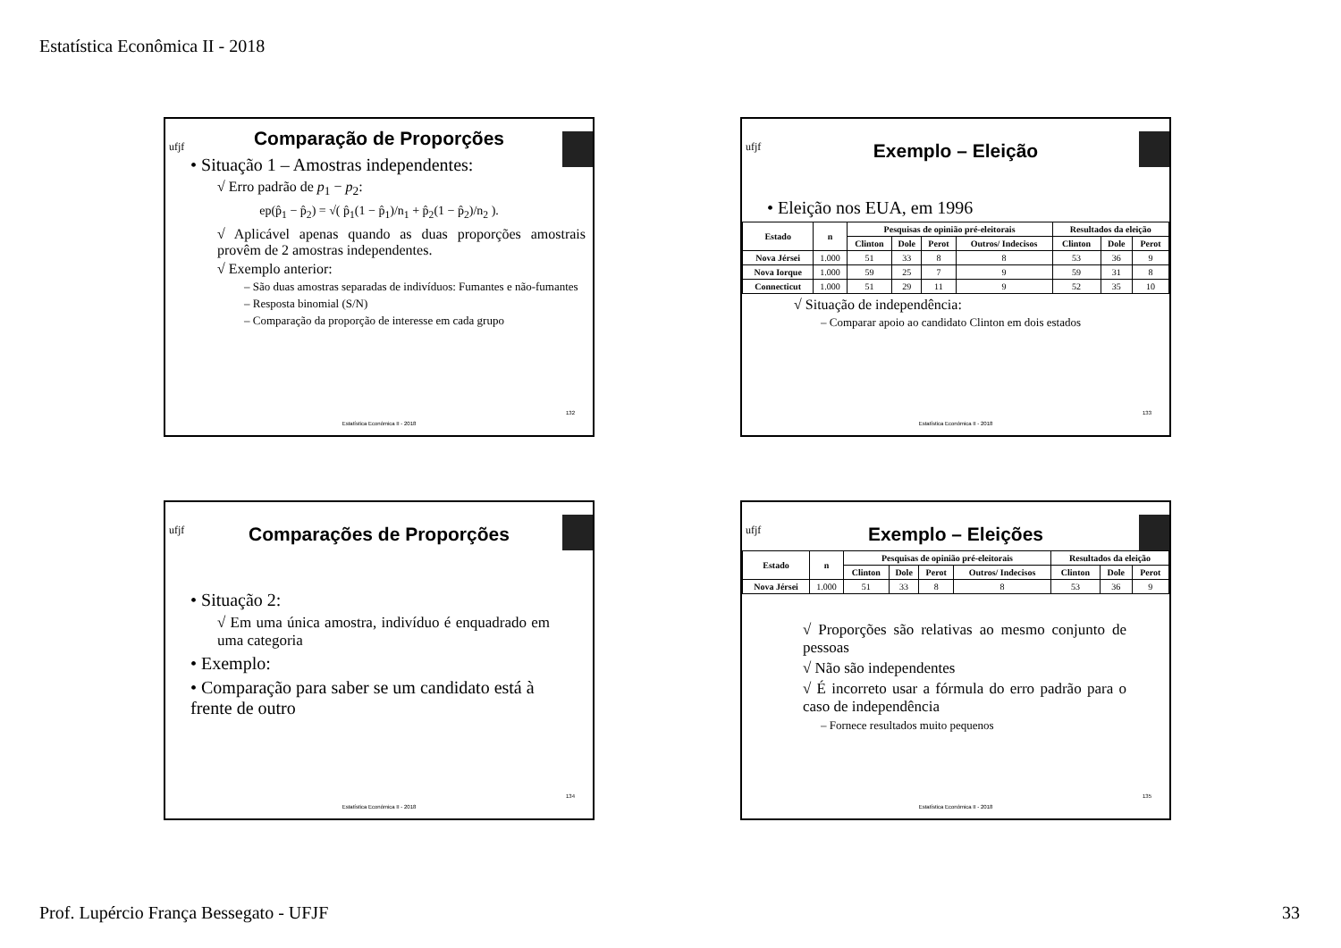Estatística Econômica II - 2018
ufjf
Comparação de Proporções
• Situação 1 – Amostras independentes:
√ Erro padrão de p<sub>1</sub> − p<sub>2</sub>:
ep(p̂<sub>1</sub> − p̂<sub>2</sub>) = √( p̂<sub>1</sub>(1 − p̂<sub>1</sub>)/n<sub>1</sub> + p̂<sub>2</sub>(1 − p̂<sub>2</sub>)/n<sub>2</sub> ).
√ Aplicável apenas quando as duas proporções amostrais provêm de 2 amostras independentes.
√ Exemplo anterior:
– São duas amostras separadas de indivíduos: Fumantes e não-fumantes
– Resposta binomial (S/N)
– Comparação da proporção de interesse em cada grupo
132
Estatística Econômica II - 2018
ufjf
Exemplo – Eleição
• Eleição nos EUA, em 1996
| Estado | n | Pesquisas de opinião pré-eleitorais | | | | Resultados da eleição | | |
| --- | --- | --- | --- | --- | --- | --- | --- | --- |
| | | Clinton | Dole | Perot | Outros/ Indecisos | Clinton | Dole | Perot |
| Nova Jérsei | 1.000 | 51 | 33 | 8 | 8 | 53 | 36 | 9 |
| Nova Iorque | 1.000 | 59 | 25 | 7 | 9 | 59 | 31 | 8 |
| Connecticut | 1.000 | 51 | 29 | 11 | 9 | 52 | 35 | 10 |
√ Situação de independência:
– Comparar apoio ao candidato Clinton em dois estados
133
Estatística Econômica II - 2018
ufjf
Comparações de Proporções
• Situação 2:
√ Em uma única amostra, indivíduo é enquadrado em uma categoria
• Exemplo:
• Comparação para saber se um candidato está à frente de outro
134
Estatística Econômica II - 2018
ufjf
Exemplo – Eleições
| Estado | n | Pesquisas de opinião pré-eleitorais | | | | Resultados da eleição | | |
| --- | --- | --- | --- | --- | --- | --- | --- | --- |
| | | Clinton | Dole | Perot | Outros/ Indecisos | Clinton | Dole | Perot |
| Nova Jérsei | 1.000 | 51 | 33 | 8 | 8 | 53 | 36 | 9 |
√ Proporções são relativas ao mesmo conjunto de pessoas
√ Não são independentes
√ É incorreto usar a fórmula do erro padrão para o caso de independência
– Fornece resultados muito pequenos
135
Estatística Econômica II - 2018
Prof. Lupércio França Bessegato - UFJF 33